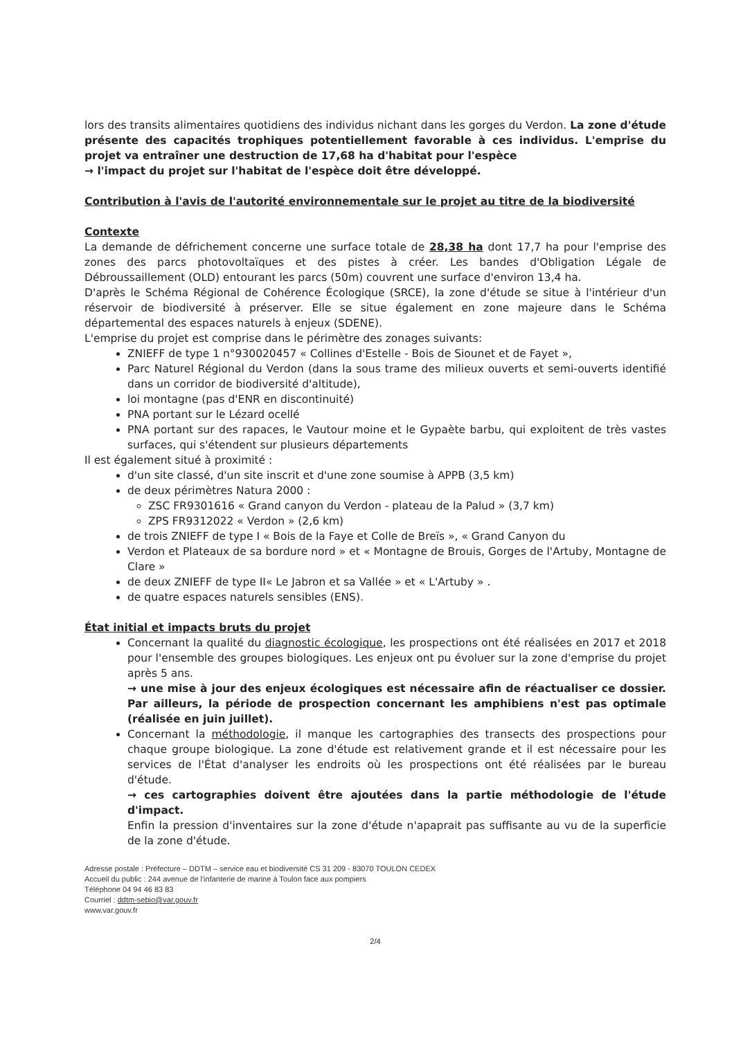lors des transits alimentaires quotidiens des individus nichant dans les gorges du Verdon. La zone d'étude présente des capacités trophiques potentiellement favorable à ces individus. L'emprise du projet va entraîner une destruction de 17,68 ha d'habitat pour l'espèce
→ l'impact du projet sur l'habitat de l'espèce doit être développé.
Contribution à l'avis de l'autorité environnementale sur le projet au titre de la biodiversité
Contexte
La demande de défrichement concerne une surface totale de 28,38 ha dont 17,7 ha pour l'emprise des zones des parcs photovoltaïques et des pistes à créer. Les bandes d'Obligation Légale de Débroussaillement (OLD) entourant les parcs (50m) couvrent une surface d'environ 13,4 ha.
D'après le Schéma Régional de Cohérence Écologique (SRCE), la zone d'étude se situe à l'intérieur d'un réservoir de biodiversité à préserver. Elle se situe également en zone majeure dans le Schéma départemental des espaces naturels à enjeux (SDENE).
L'emprise du projet est comprise dans le périmètre des zonages suivants:
ZNIEFF de type 1 n°930020457 « Collines d'Estelle - Bois de Siounet et de Fayet »,
Parc Naturel Régional du Verdon (dans la sous trame des milieux ouverts et semi-ouverts identifié dans un corridor de biodiversité d'altitude),
loi montagne (pas d'ENR en discontinuité)
PNA portant sur le Lézard ocellé
PNA portant sur des rapaces, le Vautour moine et le Gypaète barbu, qui exploitent de très vastes surfaces, qui s'étendent sur plusieurs départements
Il est également situé à proximité :
d'un site classé, d'un site inscrit et d'une zone soumise à APPB (3,5 km)
de deux périmètres Natura 2000 :
ZSC FR9301616 « Grand canyon du Verdon - plateau de la Palud » (3,7 km)
ZPS FR9312022 « Verdon » (2,6 km)
de trois ZNIEFF de type I « Bois de la Faye et Colle de Breïs », « Grand Canyon du
Verdon et Plateaux de sa bordure nord » et « Montagne de Brouis, Gorges de l'Artuby, Montagne de Clare »
de deux ZNIEFF de type II« Le Jabron et sa Vallée » et « L'Artuby » .
de quatre espaces naturels sensibles (ENS).
État initial et impacts bruts du projet
Concernant la qualité du diagnostic écologique, les prospections ont été réalisées en 2017 et 2018 pour l'ensemble des groupes biologiques. Les enjeux ont pu évoluer sur la zone d'emprise du projet après 5 ans.
→ une mise à jour des enjeux écologiques est nécessaire afin de réactualiser ce dossier. Par ailleurs, la période de prospection concernant les amphibiens n'est pas optimale (réalisée en juin juillet).
Concernant la méthodologie, il manque les cartographies des transects des prospections pour chaque groupe biologique. La zone d'étude est relativement grande et il est nécessaire pour les services de l'État d'analyser les endroits où les prospections ont été réalisées par le bureau d'étude.
→ ces cartographies doivent être ajoutées dans la partie méthodologie de l'étude d'impact.
Enfin la pression d'inventaires sur la zone d'étude n'apaprait pas suffisante au vu de la superficie de la zone d'étude.
Adresse postale : Préfecture – DDTM – service eau et biodiversité CS 31 209 - 83070 TOULON CEDEX
Accueil du public : 244 avenue de l'infanterie de marine à Toulon face aux pompiers
Téléphone 04 94 46 83 83
Courriel : ddtm-sebio@var.gouv.fr
www.var.gouv.fr
2/4